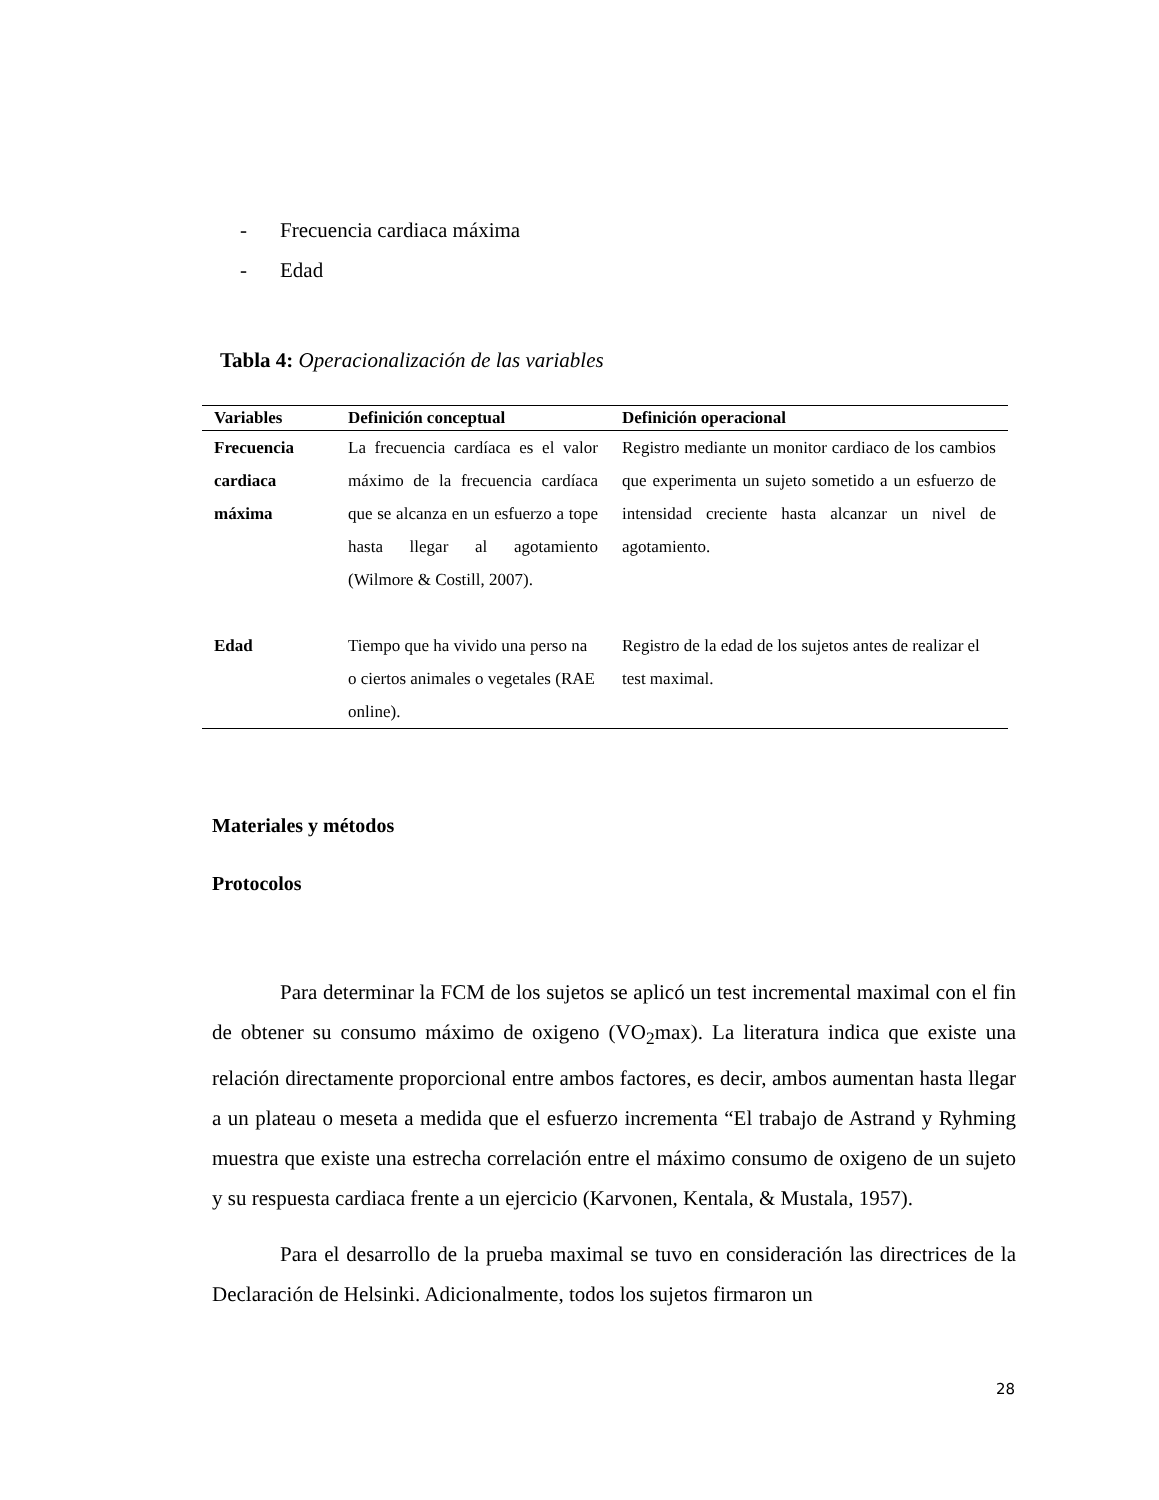- Frecuencia cardiaca máxima
- Edad
Tabla 4: Operacionalización de las variables
| Variables | Definición conceptual | Definición operacional |
| --- | --- | --- |
| Frecuencia cardiaca máxima | La frecuencia cardíaca es el valor máximo de la frecuencia cardíaca que se alcanza en un esfuerzo a tope hasta llegar al agotamiento (Wilmore & Costill, 2007). | Registro mediante un monitor cardiaco de los cambios que experimenta un sujeto sometido a un esfuerzo de intensidad creciente hasta alcanzar un nivel de agotamiento. |
| Edad | Tiempo que ha vivido una perso na o ciertos animales o vegetales (RAE online). | Registro de la edad de los sujetos antes de realizar el test maximal. |
Materiales y métodos
Protocolos
Para determinar la FCM de los sujetos se aplicó un test incremental maximal con el fin de obtener su consumo máximo de oxigeno (VO<sub>2</sub>max). La literatura indica que existe una relación directamente proporcional entre ambos factores, es decir, ambos aumentan hasta llegar a un plateau o meseta a medida que el esfuerzo incrementa “El trabajo de Astrand y Ryhming muestra que existe una estrecha correlación entre el máximo consumo de oxigeno de un sujeto y su respuesta cardiaca frente a un ejercicio (Karvonen, Kentala, & Mustala, 1957).
Para el desarrollo de la prueba maximal se tuvo en consideración las directrices de la Declaración de Helsinki. Adicionalmente, todos los sujetos firmaron un
28